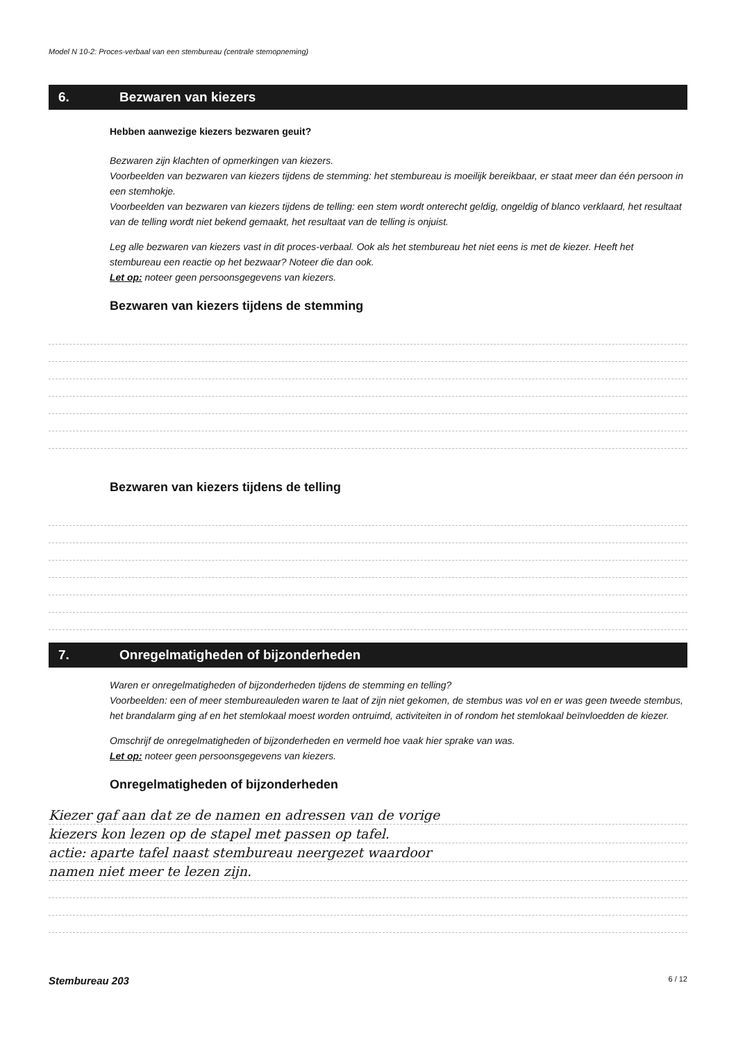Model N 10-2: Proces-verbaal van een stembureau (centrale stemopneming)
6. Bezwaren van kiezers
Hebben aanwezige kiezers bezwaren geuit?
Bezwaren zijn klachten of opmerkingen van kiezers.
Voorbeelden van bezwaren van kiezers tijdens de stemming: het stembureau is moeilijk bereikbaar, er staat meer dan één persoon in een stemhokje.
Voorbeelden van bezwaren van kiezers tijdens de telling: een stem wordt onterecht geldig, ongeldig of blanco verklaard, het resultaat van de telling wordt niet bekend gemaakt, het resultaat van de telling is onjuist.
Leg alle bezwaren van kiezers vast in dit proces-verbaal. Ook als het stembureau het niet eens is met de kiezer. Heeft het stembureau een reactie op het bezwaar? Noteer die dan ook.
Let op: noteer geen persoonsgegevens van kiezers.
Bezwaren van kiezers tijdens de stemming
Bezwaren van kiezers tijdens de telling
7. Onregelmatigheden of bijzonderheden
Waren er onregelmatigheden of bijzonderheden tijdens de stemming en telling?
Voorbeelden: een of meer stembureauleden waren te laat of zijn niet gekomen, de stembus was vol en er was geen tweede stembus, het brandalarm ging af en het stemlokaal moest worden ontruimd, activiteiten in of rondom het stemlokaal beïnvloedden de kiezer.
Omschrijf de onregelmatigheden of bijzonderheden en vermeld hoe vaak hier sprake van was.
Let op: noteer geen persoonsgegevens van kiezers.
Onregelmatigheden of bijzonderheden
Kiezer gaf aan dat ze de namen en adressen van de vorige
kiezers kon lezen op de stapel met passen op tafel.
actie: aparte tafel naast stembureau neergezet waardoor
namen niet meer te lezen zijn.
Stembureau 203 6 / 12